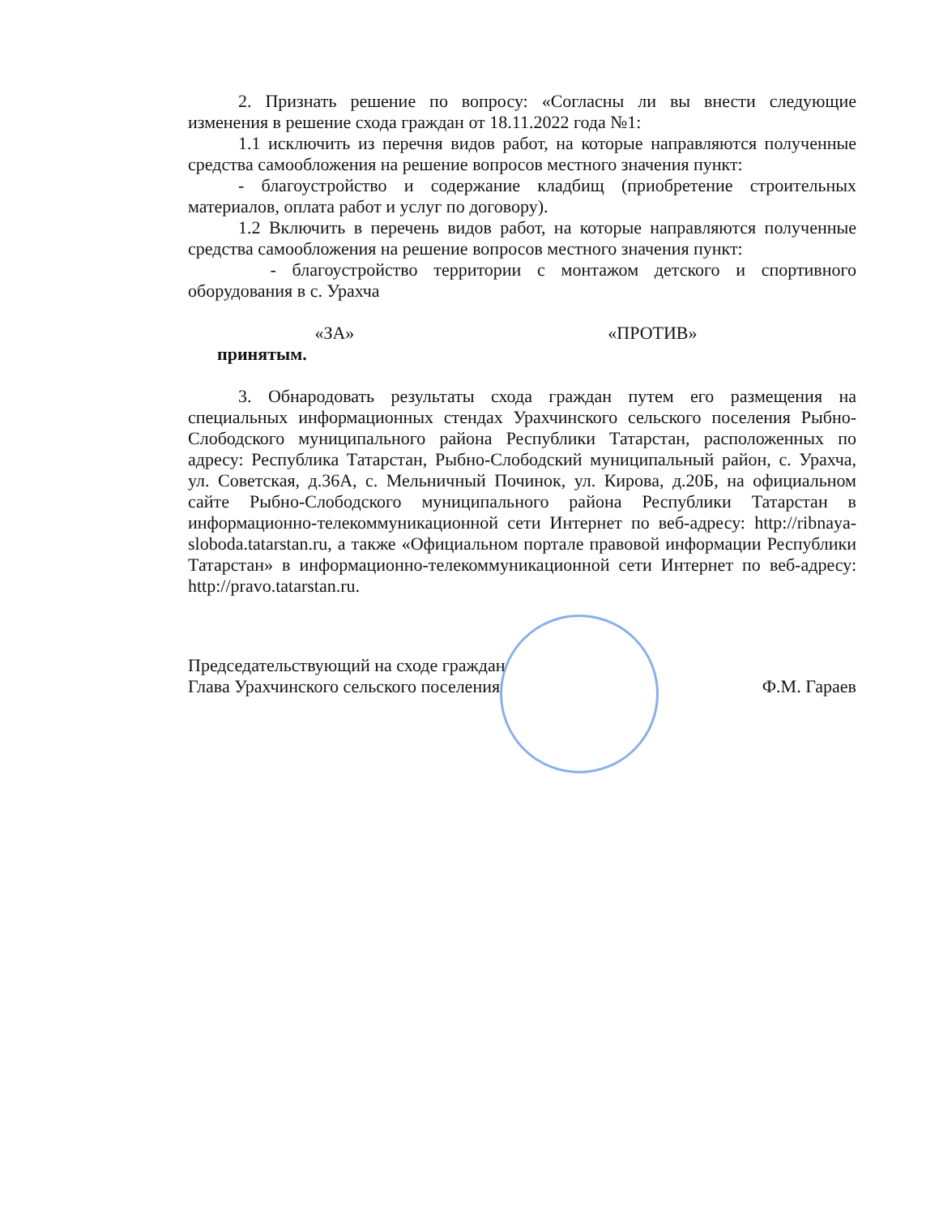2. Признать решение по вопросу: «Согласны ли вы внести следующие изменения в решение схода граждан от 18.11.2022 года №1:
1.1 исключить из перечня видов работ, на которые направляются полученные средства самообложения на решение вопросов местного значения пункт:
- благоустройство и содержание кладбищ (приобретение строительных материалов, оплата работ и услуг по договору).
1.2 Включить в перечень видов работ, на которые направляются полученные средства самообложения на решение вопросов местного значения пункт:
- благоустройство территории с монтажом детского и спортивного оборудования в с. Урахча
«ЗА» «ПРОТИВ»
принятым.
3. Обнародовать результаты схода граждан путем его размещения на специальных информационных стендах Урахчинского сельского поселения Рыбно-Слободского муниципального района Республики Татарстан, расположенных по адресу: Республика Татарстан, Рыбно-Слободский муниципальный район, с. Урахча, ул. Советская, д.36А, с. Мельничный Починок, ул. Кирова, д.20Б, на официальном сайте Рыбно-Слободского муниципального района Республики Татарстан в информационно-телекоммуникационной сети Интернет по веб-адресу: http://ribnaya-sloboda.tatarstan.ru, а также «Официальном портале правовой информации Республики Татарстан» в информационно-телекоммуникационной сети Интернет по веб-адресу: http://pravo.tatarstan.ru.
Председательствующий на сходе граждан
Глава Урахчинского сельского поселения Ф.М. Гараев